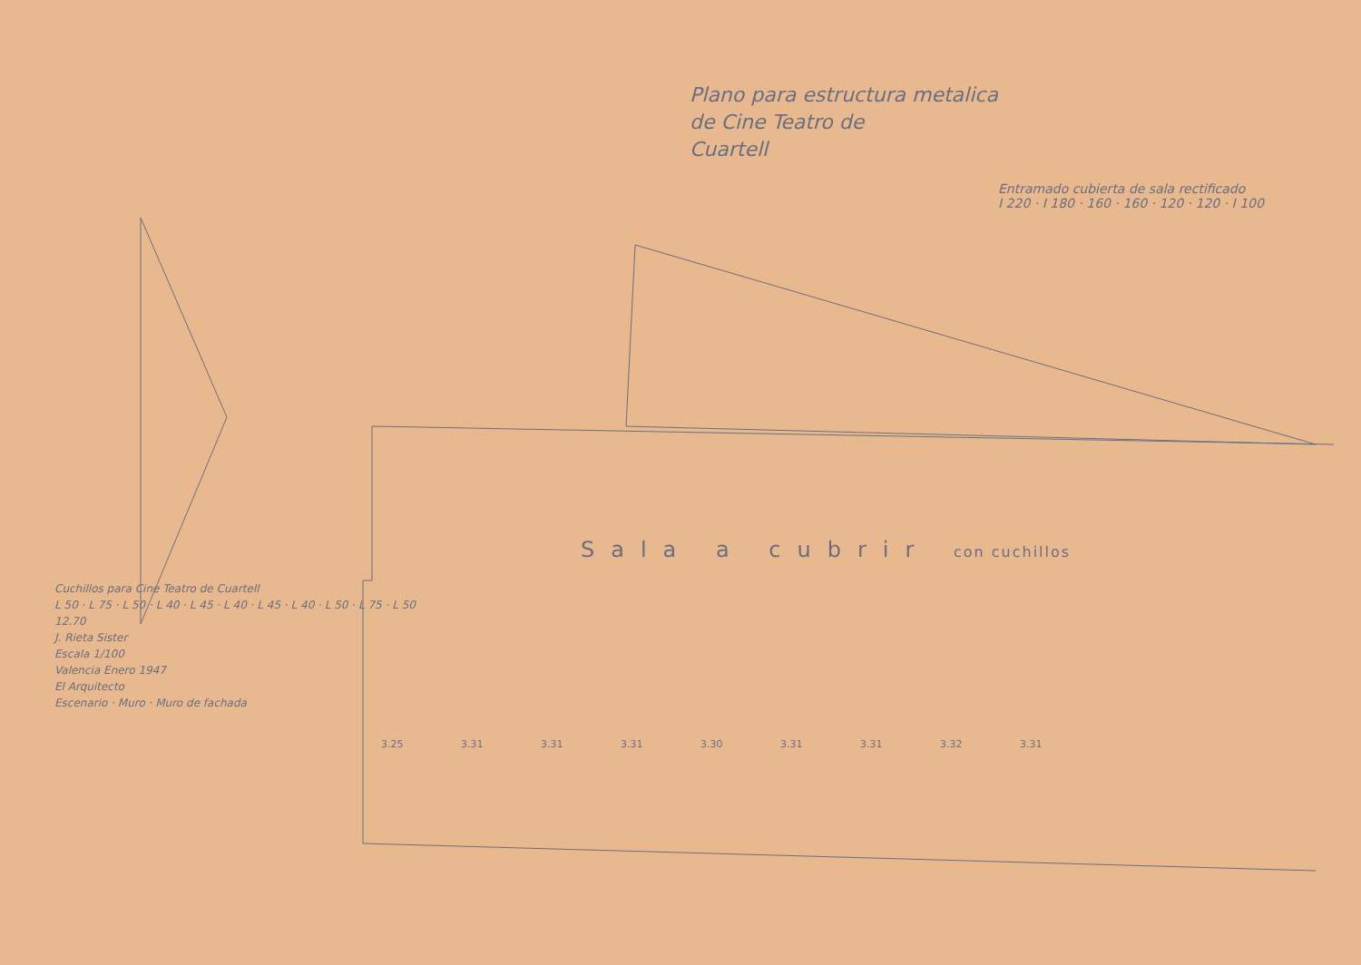Plano para estructura metalica
de Cine Teatro de
Cuartell
Entramado cubierta de sala rectificado
I 220 · I 180 · 160 · 160 · 120 · 120 · I 100
Sala a cubrir con cuchillos
Cuchillos para Cine Teatro de Cuartell
L 50 · L 75 · L 50 · L 40 · L 45 · L 40 · L 45 · L 40 · L 50 · L 75 · L 50
12.70
J. Rieta Sister
Escala 1/100
Valencia Enero 1947
El Arquitecto
Escenario · Muro · Muro de fachada
3.25 3.31 3.31 3.31 3.30 3.31 3.31 3.32 3.31